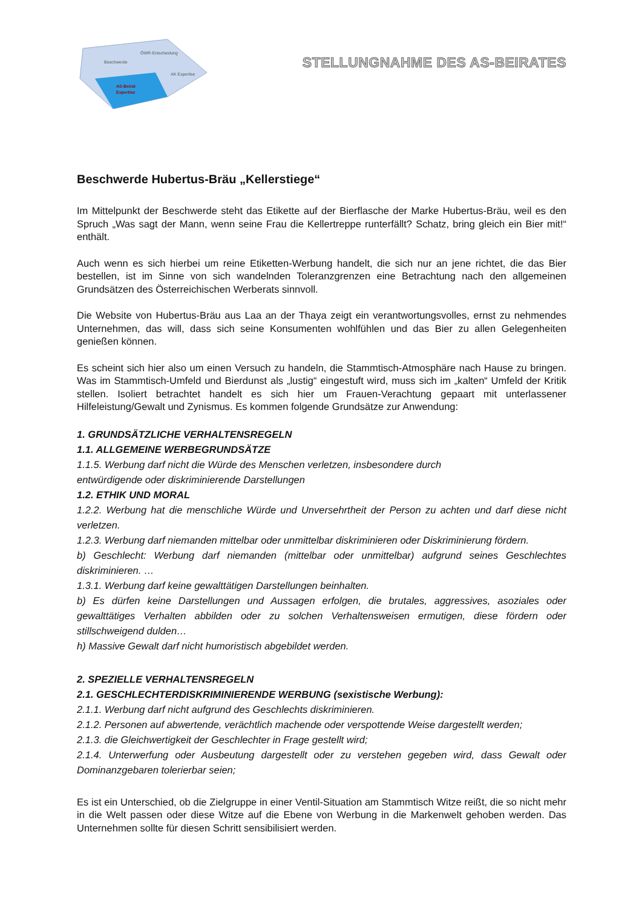Beschwerde
ÖWR-Entscheidung
AK Expertise
AS-Beirat
Expertise
STELLUNGNAHME DES AS-BEIRATES
Beschwerde Hubertus-Bräu „Kellerstiege“
Im Mittelpunkt der Beschwerde steht das Etikette auf der Bierflasche der Marke Hubertus-Bräu, weil es den Spruch „Was sagt der Mann, wenn seine Frau die Kellertreppe runterfällt? Schatz, bring gleich ein Bier mit!“ enthält.
Auch wenn es sich hierbei um reine Etiketten-Werbung handelt, die sich nur an jene richtet, die das Bier bestellen, ist im Sinne von sich wandelnden Toleranzgrenzen eine Betrachtung nach den allgemeinen Grundsätzen des Österreichischen Werberats sinnvoll.
Die Website von Hubertus-Bräu aus Laa an der Thaya zeigt ein verantwortungsvolles, ernst zu nehmendes Unternehmen, das will, dass sich seine Konsumenten wohlfühlen und das Bier zu allen Gelegenheiten genießen können.
Es scheint sich hier also um einen Versuch zu handeln, die Stammtisch-Atmosphäre nach Hause zu bringen. Was im Stammtisch-Umfeld und Bierdunst als „lustig“ eingestuft wird, muss sich im „kalten“ Umfeld der Kritik stellen. Isoliert betrachtet handelt es sich hier um Frauen-Verachtung gepaart mit unterlassener Hilfeleistung/Gewalt und Zynismus. Es kommen folgende Grundsätze zur Anwendung:
1. GRUNDSÄTZLICHE VERHALTENSREGELN
1.1. ALLGEMEINE WERBEGRUNDSÄTZE
1.1.5. Werbung darf nicht die Würde des Menschen verletzen, insbesondere durch
entwürdigende oder diskriminierende Darstellungen
1.2. ETHIK UND MORAL
1.2.2. Werbung hat die menschliche Würde und Unversehrtheit der Person zu achten und darf diese nicht verletzen.
1.2.3. Werbung darf niemanden mittelbar oder unmittelbar diskriminieren oder Diskriminierung fördern.
b) Geschlecht: Werbung darf niemanden (mittelbar oder unmittelbar) aufgrund seines Geschlechtes diskriminieren. …
1.3.1. Werbung darf keine gewalttätigen Darstellungen beinhalten.
b) Es dürfen keine Darstellungen und Aussagen erfolgen, die brutales, aggressives, asoziales oder gewalttätiges Verhalten abbilden oder zu solchen Verhaltensweisen ermutigen, diese fördern oder stillschweigend dulden…
h) Massive Gewalt darf nicht humoristisch abgebildet werden.
2. SPEZIELLE VERHALTENSREGELN
2.1. GESCHLECHTERDISKRIMINIERENDE WERBUNG (sexistische Werbung):
2.1.1. Werbung darf nicht aufgrund des Geschlechts diskriminieren.
2.1.2. Personen auf abwertende, verächtlich machende oder verspottende Weise dargestellt werden;
2.1.3. die Gleichwertigkeit der Geschlechter in Frage gestellt wird;
2.1.4. Unterwerfung oder Ausbeutung dargestellt oder zu verstehen gegeben wird, dass Gewalt oder Dominanzgebaren tolerierbar seien;
Es ist ein Unterschied, ob die Zielgruppe in einer Ventil-Situation am Stammtisch Witze reißt, die so nicht mehr in die Welt passen oder diese Witze auf die Ebene von Werbung in die Markenwelt gehoben werden. Das Unternehmen sollte für diesen Schritt sensibilisiert werden.